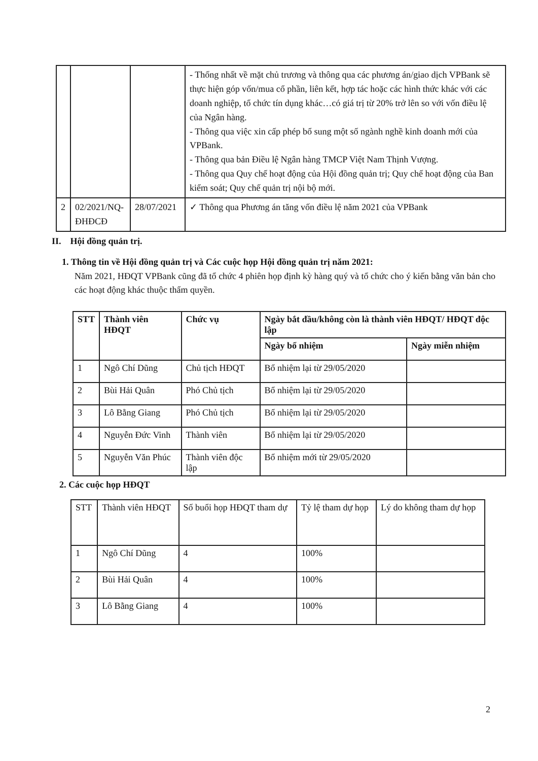| | | | - Thống nhất về mặt chủ trương và thông qua các phương án/giao dịch VPBank sẽ thực hiện góp vốn/mua cổ phần, liên kết, hợp tác hoặc các hình thức khác với các doanh nghiệp, tổ chức tín dụng khác…có giá trị từ 20% trở lên so với vốn điều lệ của Ngân hàng. - Thông qua việc xin cấp phép bổ sung một số ngành nghề kinh doanh mới của VPBank. - Thông qua bản Điều lệ Ngân hàng TMCP Việt Nam Thịnh Vượng. - Thông qua Quy chế hoạt động của Hội đồng quản trị; Quy chế hoạt động của Ban kiểm soát; Quy chế quản trị nội bộ mới. |
| 2 | 02/2021/NQ-ĐHĐCĐ | 28/07/2021 | ✓ Thông qua Phương án tăng vốn điều lệ năm 2021 của VPBank |
II. Hội đồng quản trị.
1. Thông tin về Hội đồng quản trị và Các cuộc họp Hội đồng quản trị năm 2021:
Năm 2021, HĐQT VPBank cũng đã tổ chức 4 phiên họp định kỳ hàng quý và tổ chức cho ý kiến bằng văn bản cho các hoạt động khác thuộc thẩm quyền.
| STT | Thành viên HĐQT | Chức vụ | Ngày bắt đầu/không còn là thành viên HĐQT/ HĐQT độc lập | |
| --- | --- | --- | --- | --- |
| | | | Ngày bổ nhiệm | Ngày miễn nhiệm |
| 1 | Ngô Chí Dũng | Chủ tịch HĐQT | Bổ nhiệm lại từ 29/05/2020 | |
| 2 | Bùi Hải Quân | Phó Chủ tịch | Bổ nhiệm lại từ 29/05/2020 | |
| 3 | Lô Bằng Giang | Phó Chủ tịch | Bổ nhiệm lại từ 29/05/2020 | |
| 4 | Nguyễn Đức Vinh | Thành viên | Bổ nhiệm lại từ 29/05/2020 | |
| 5 | Nguyễn Văn Phúc | Thành viên độc lập | Bổ nhiệm mới từ 29/05/2020 | |
2. Các cuộc họp HĐQT
| STT | Thành viên HĐQT | Số buổi họp HĐQT tham dự | Tỷ lệ tham dự họp | Lý do không tham dự họp |
| 1 | Ngô Chí Dũng | 4 | 100% | |
| 2 | Bùi Hải Quân | 4 | 100% | |
| 3 | Lô Bằng Giang | 4 | 100% | |
2